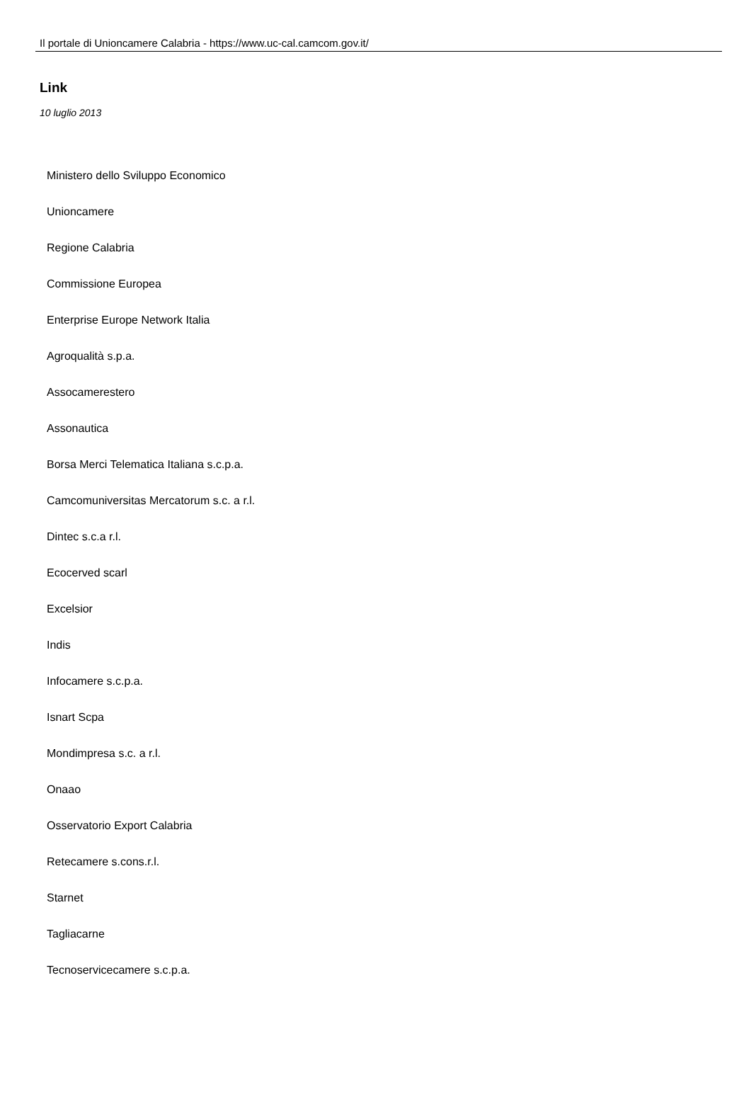Il portale di Unioncamere Calabria - https://www.uc-cal.camcom.gov.it/
Link
10 luglio 2013
Ministero dello Sviluppo Economico
Unioncamere
Regione Calabria
Commissione Europea
Enterprise Europe Network Italia
Agroqualità s.p.a.
Assocamerestero
Assonautica
Borsa Merci Telematica Italiana s.c.p.a.
Camcomuniversitas Mercatorum s.c. a r.l.
Dintec s.c.a r.l.
Ecocerved scarl
Excelsior
Indis
Infocamere s.c.p.a.
Isnart Scpa
Mondimpresa s.c. a r.l.
Onaao
Osservatorio Export Calabria
Retecamere s.cons.r.l.
Starnet
Tagliacarne
Tecnoservicecamere s.c.p.a.